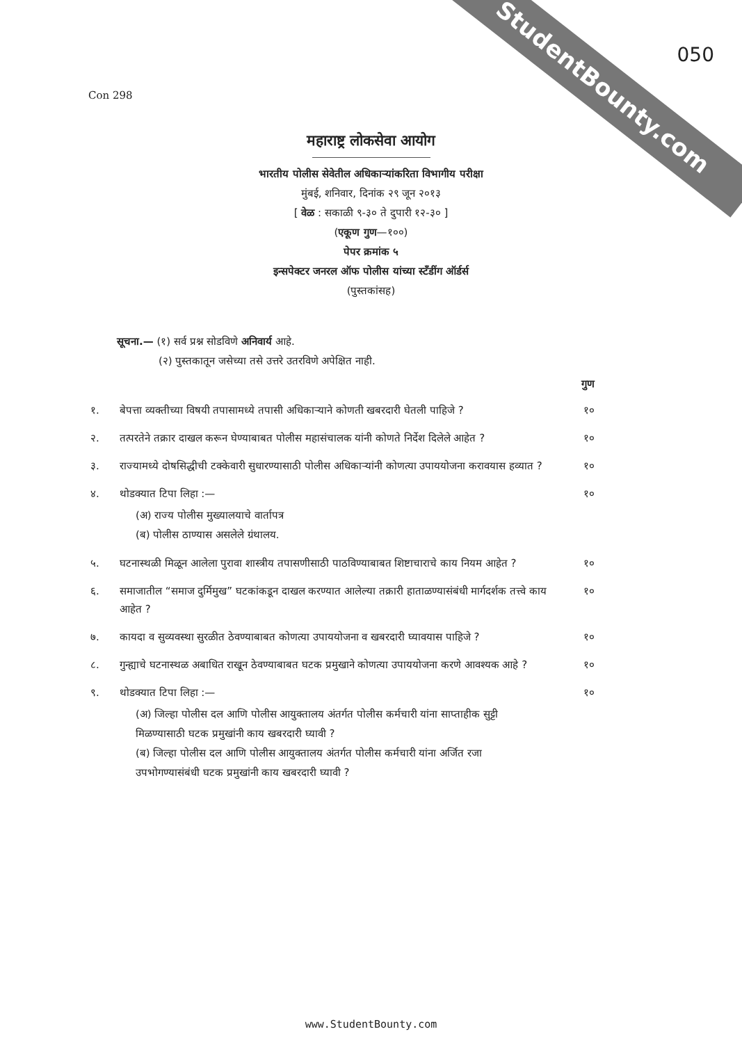StudentBounty.com
050
Con 298
महाराष्ट्र लोकसेवा आयोग
भारतीय पोलीस सेवेतील अधिकाऱ्यांकरिता विभागीय परीक्षा
मुंबई, शनिवार, दिनांक २९ जून २०१३
[ वेळ : सकाळी ९-३० ते दुपारी १२-३० ]
(एकूण गुण—१००)
पेपर क्रमांक ५
इन्सपेक्टर जनरल ऑफ पोलीस यांच्या स्टँडींग ऑर्डर्स
(पुस्तकांसह)
सूचना.— (१) सर्व प्रश्न सोडविणे अनिवार्य आहे.
    (२) पुस्तकातून जसेच्या तसे उत्तरे उतरविणे अपेक्षित नाही.
गुण
१. बेपत्ता व्यक्तीच्या विषयी तपासामध्ये तपासी अधिकाऱ्याने कोणती खबरदारी घेतली पाहिजे ? १०
२. तत्परतेने तक्रार दाखल करून घेण्याबाबत पोलीस महासंचालक यांनी कोणते निर्देश दिलेले आहेत ? १०
३. राज्यामध्ये दोषसिद्धीची टक्केवारी सुधारण्यासाठी पोलीस अधिकाऱ्यांनी कोणत्या उपाययोजना करावयास हव्यात ? १०
४. थोडक्यात टिपा लिहा :— १०
(अ) राज्य पोलीस मुख्यालयाचे वार्तापत्र
(ब) पोलीस ठाण्यास असलेले ग्रंथालय.
५. घटनास्थळी मिळून आलेला पुरावा शास्त्रीय तपासणीसाठी पाठविण्याबाबत शिष्टाचाराचे काय नियम आहेत ? १०
६. समाजातील “समाज दुर्मिमुख” घटकांकडून दाखल करण्यात आलेल्या तक्रारी हाताळण्यासंबंधी मार्गदर्शक तत्त्वे काय आहेत ? १०
७. कायदा व सुव्यवस्था सुरळीत ठेवण्याबाबत कोणत्या उपाययोजना व खबरदारी घ्यावयास पाहिजे ? १०
८. गुन्ह्याचे घटनास्थळ अबाधित राखून ठेवण्याबाबत घटक प्रमुखाने कोणत्या उपाययोजना करणे आवश्यक आहे ? १०
९. थोडक्यात टिपा लिहा :— १०
(अ) जिल्हा पोलीस दल आणि पोलीस आयुक्तालय अंतर्गत पोलीस कर्मचारी यांना साप्ताहीक सुट्टी मिळण्यासाठी घटक प्रमुखांनी काय खबरदारी घ्यावी ?
(ब) जिल्हा पोलीस दल आणि पोलीस आयुक्तालय अंतर्गत पोलीस कर्मचारी यांना अर्जित रजा उपभोगण्यासंबंधी घटक प्रमुखांनी काय खबरदारी घ्यावी ?
www.StudentBounty.com